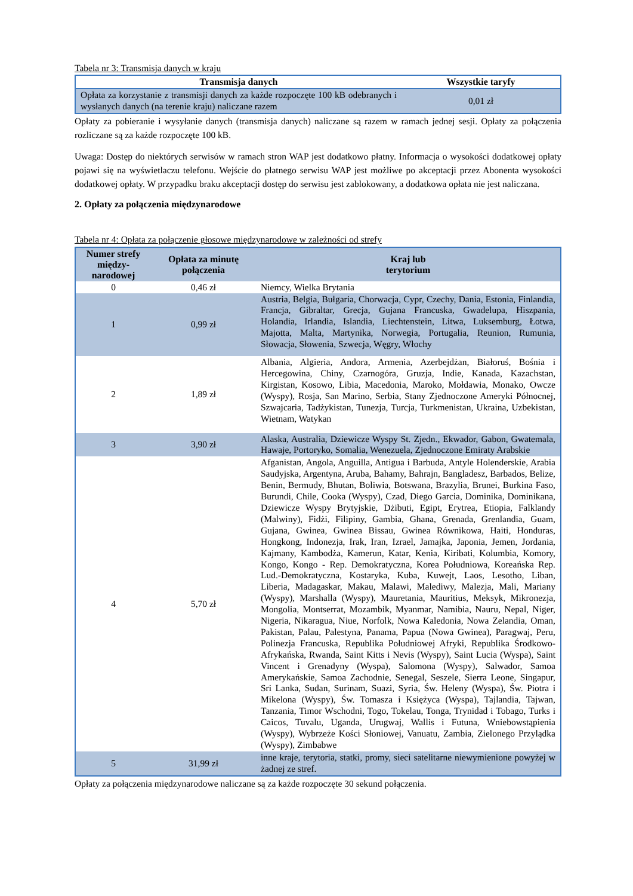Tabela nr 3: Transmisja danych w kraju
| Transmisja danych | Wszystkie taryfy |
| --- | --- |
| Opłata za korzystanie z transmisji danych za każde rozpoczęte 100 kB odebranych i wysłanych danych (na terenie kraju) naliczane razem | 0,01 zł |
Opłaty za pobieranie i wysyłanie danych (transmisja danych) naliczane są razem w ramach jednej sesji. Opłaty za połączenia rozliczane są za każde rozpoczęte 100 kB.
Uwaga: Dostęp do niektórych serwisów w ramach stron WAP jest dodatkowo płatny. Informacja o wysokości dodatkowej opłaty pojawi się na wyświetlaczu telefonu. Wejście do płatnego serwisu WAP jest możliwe po akceptacji przez Abonenta wysokości dodatkowej opłaty. W przypadku braku akceptacji dostęp do serwisu jest zablokowany, a dodatkowa opłata nie jest naliczana.
2. Opłaty za połączenia międzynarodowe
Tabela nr 4: Opłata za połączenie głosowe międzynarodowe w zależności od strefy
| Numer strefy między-narodowej | Opłata za minutę połączenia | Kraj lub terytorium |
| --- | --- | --- |
| 0 | 0,46 zł | Niemcy, Wielka Brytania |
| 1 | 0,99 zł | Austria, Belgia, Bułgaria, Chorwacja, Cypr, Czechy, Dania, Estonia, Finlandia, Francja, Gibraltar, Grecja, Gujana Francuska, Gwadelupa, Hiszpania, Holandia, Irlandia, Islandia, Liechtenstein, Litwa, Luksemburg, Łotwa, Majotta, Malta, Martynika, Norwegia, Portugalia, Reunion, Rumunia, Słowacja, Słowenia, Szwecja, Węgry, Włochy |
| 2 | 1,89 zł | Albania, Algieria, Andora, Armenia, Azerbejdżan, Białoruś, Bośnia i Hercegowina, Chiny, Czarnogóra, Gruzja, Indie, Kanada, Kazachstan, Kirgistan, Kosowo, Libia, Macedonia, Maroko, Mołdawia, Monako, Owcze (Wyspy), Rosja, San Marino, Serbia, Stany Zjednoczone Ameryki Północnej, Szwajcaria, Tadżykistan, Tunezja, Turcja, Turkmenistan, Ukraina, Uzbekistan, Wietnam, Watykan |
| 3 | 3,90 zł | Alaska, Australia, Dziewicze Wyspy St. Zjedn., Ekwador, Gabon, Gwatemala, Hawaje, Portoryko, Somalia, Wenezuela, Zjednoczone Emiraty Arabskie |
| 4 | 5,70 zł | Afganistan, Angola, Anguilla, Antigua i Barbuda, Antyle Holenderskie, Arabia Saudyjska, Argentyna, Aruba, Bahamy, Bahrajn, Bangladesz, Barbados, Belize, Benin, Bermudy, Bhutan, Boliwia, Botswana, Brazylia, Brunei, Burkina Faso, Burundi, Chile, Cooka (Wyspy), Czad, Diego Garcia, Dominika, Dominikana, Dziewicze Wyspy Brytyjskie, Dżibuti, Egipt, Erytrea, Etiopia, Falklandy (Malwiny), Fidżi, Filipiny, Gambia, Ghana, Grenada, Grenlandia, Guam, Gujana, Gwinea, Gwinea Bissau, Gwinea Równikowa, Haiti, Honduras, Hongkong, Indonezja, Irak, Iran, Izrael, Jamajka, Japonia, Jemen, Jordania, Kajmany, Kambodża, Kamerun, Katar, Kenia, Kiribati, Kolumbia, Komory, Kongo, Kongo - Rep. Demokratyczna, Korea Południowa, Koreańska Rep. Lud.-Demokratyczna, Kostaryka, Kuba, Kuwejt, Laos, Lesotho, Liban, Liberia, Madagaskar, Makau, Malawi, Malediwy, Malezja, Mali, Mariany (Wyspy), Marshalla (Wyspy), Mauretania, Mauritius, Meksyk, Mikronezja, Mongolia, Montserrat, Mozambik, Myanmar, Namibia, Nauru, Nepal, Niger, Nigeria, Nikaragua, Niue, Norfolk, Nowa Kaledonia, Nowa Zelandia, Oman, Pakistan, Palau, Palestyna, Panama, Papua (Nowa Gwinea), Paragwaj, Peru, Polinezja Francuska, Republika Południowej Afryki, Republika Środkowo-Afrykańska, Rwanda, Saint Kitts i Nevis (Wyspy), Saint Lucia (Wyspa), Saint Vincent i Grenadyny (Wyspa), Salomona (Wyspy), Salwador, Samoa Amerykańskie, Samoa Zachodnie, Senegal, Seszele, Sierra Leone, Singapur, Sri Lanka, Sudan, Surinam, Suazi, Syria, Św. Heleny (Wyspa), Św. Piotra i Mikelona (Wyspy), Św. Tomasza i Księżyca (Wyspa), Tajlandia, Tajwan, Tanzania, Timor Wschodni, Togo, Tokelau, Tonga, Trynidad i Tobago, Turks i Caicos, Tuvalu, Uganda, Urugwaj, Wallis i Futuna, Wniebowstąpienia (Wyspy), Wybrzeże Kości Słoniowej, Vanuatu, Zambia, Zielonego Przylądka (Wyspy), Zimbabwe |
| 5 | 31,99 zł | inne kraje, terytoria, statki, promy, sieci satelitarne niewymienione powyżej w żadnej ze stref. |
Opłaty za połączenia międzynarodowe naliczane są za każde rozpoczęte 30 sekund połączenia.